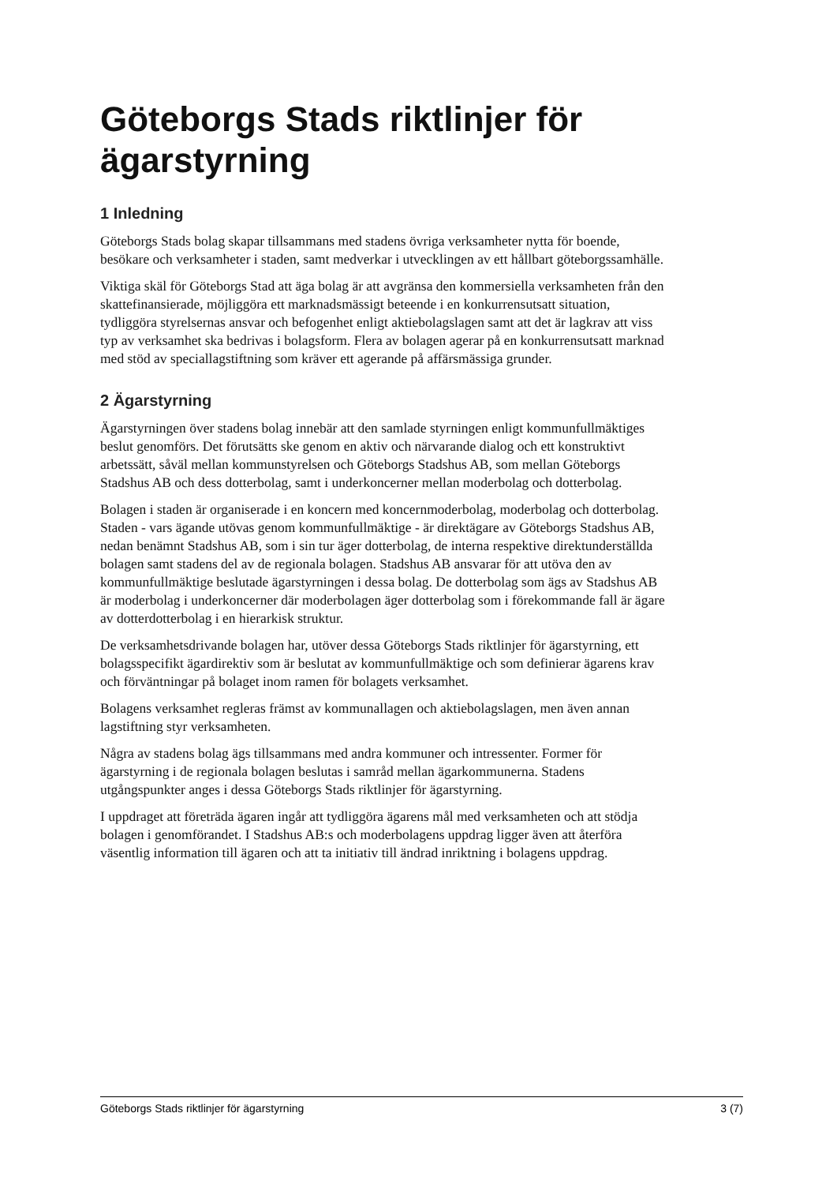Göteborgs Stads riktlinjer för ägarstyrning
1 Inledning
Göteborgs Stads bolag skapar tillsammans med stadens övriga verksamheter nytta för boende, besökare och verksamheter i staden, samt medverkar i utvecklingen av ett hållbart göteborgssamhälle.
Viktiga skäl för Göteborgs Stad att äga bolag är att avgränsa den kommersiella verksamheten från den skattefinansierade, möjliggöra ett marknadsmässigt beteende i en konkurrensutsatt situation, tydliggöra styrelsernas ansvar och befogenhet enligt aktiebolagslagen samt att det är lagkrav att viss typ av verksamhet ska bedrivas i bolagsform. Flera av bolagen agerar på en konkurrensutsatt marknad med stöd av speciallagstiftning som kräver ett agerande på affärsmässiga grunder.
2 Ägarstyrning
Ägarstyrningen över stadens bolag innebär att den samlade styrningen enligt kommunfullmäktiges beslut genomförs. Det förutsätts ske genom en aktiv och närvarande dialog och ett konstruktivt arbetssätt, såväl mellan kommunstyrelsen och Göteborgs Stadshus AB, som mellan Göteborgs Stadshus AB och dess dotterbolag, samt i underkoncerner mellan moderbolag och dotterbolag.
Bolagen i staden är organiserade i en koncern med koncernmoderbolag, moderbolag och dotterbolag. Staden - vars ägande utövas genom kommunfullmäktige - är direktägare av Göteborgs Stadshus AB, nedan benämnt Stadshus AB, som i sin tur äger dotterbolag, de interna respektive direktunderställda bolagen samt stadens del av de regionala bolagen. Stadshus AB ansvarar för att utöva den av kommunfullmäktige beslutade ägarstyrningen i dessa bolag. De dotterbolag som ägs av Stadshus AB är moderbolag i underkoncerner där moderbolagen äger dotterbolag som i förekommande fall är ägare av dotterdotterbolag i en hierarkisk struktur.
De verksamhetsdrivande bolagen har, utöver dessa Göteborgs Stads riktlinjer för ägarstyrning, ett bolagsspecifikt ägardirektiv som är beslutat av kommunfullmäktige och som definierar ägarens krav och förväntningar på bolaget inom ramen för bolagets verksamhet.
Bolagens verksamhet regleras främst av kommunallagen och aktiebolagslagen, men även annan lagstiftning styr verksamheten.
Några av stadens bolag ägs tillsammans med andra kommuner och intressenter. Former för ägarstyrning i de regionala bolagen beslutas i samråd mellan ägarkommunerna. Stadens utgångspunkter anges i dessa Göteborgs Stads riktlinjer för ägarstyrning.
I uppdraget att företräda ägaren ingår att tydliggöra ägarens mål med verksamheten och att stödja bolagen i genomförandet. I Stadshus AB:s och moderbolagens uppdrag ligger även att återföra väsentlig information till ägaren och att ta initiativ till ändrad inriktning i bolagens uppdrag.
Göteborgs Stads riktlinjer för ägarstyrning 3 (7)